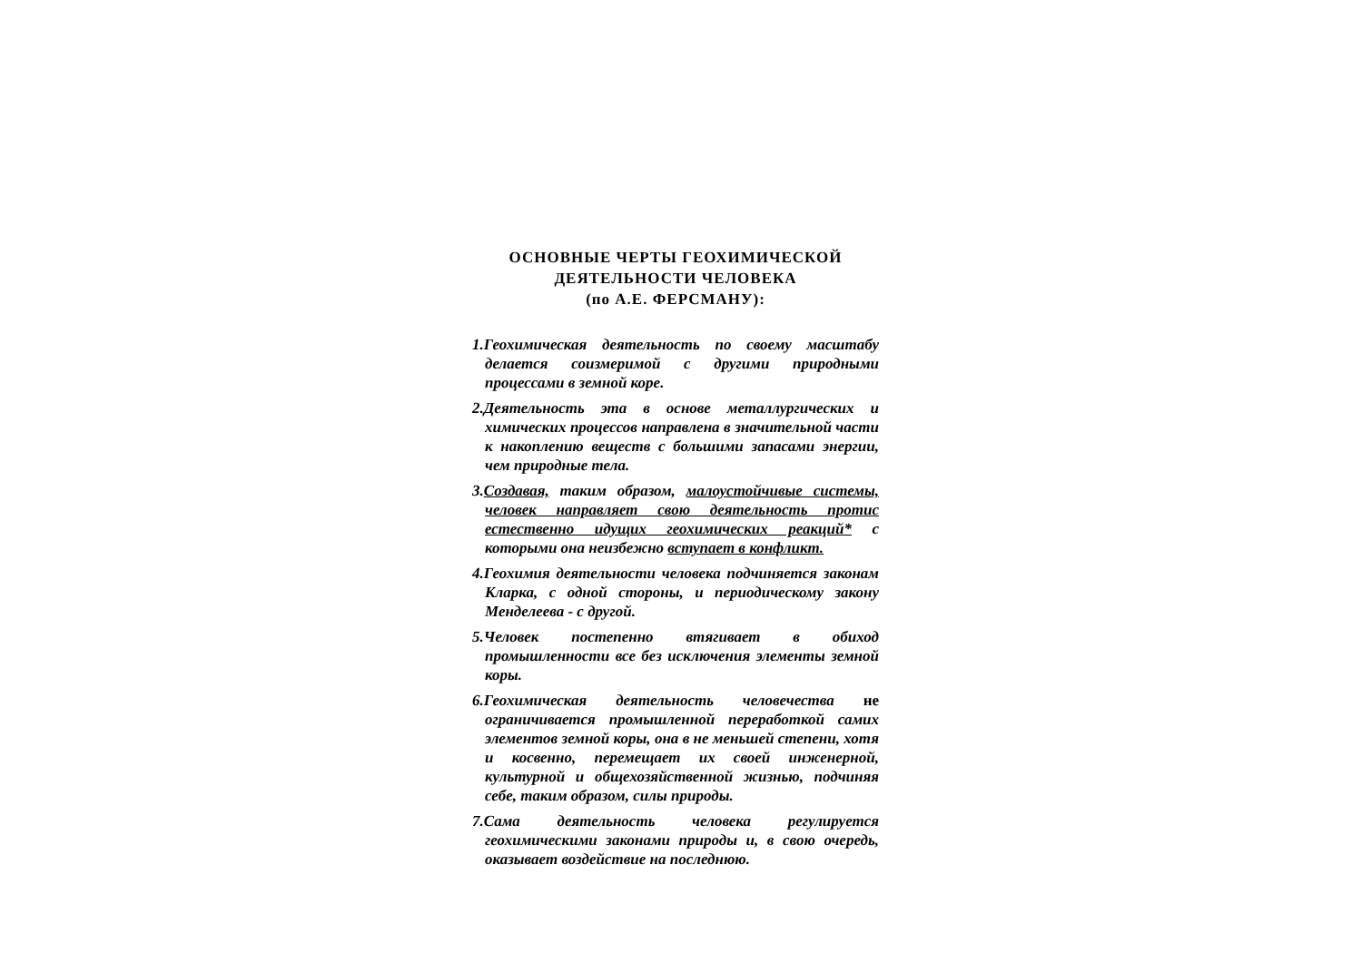ОСНОВНЫЕ ЧЕРТЫ ГЕОХИМИЧЕСКОЙ
ДЕЯТЕЛЬНОСТИ ЧЕЛОВЕКА
(по А.Е. ФЕРСМАНУ):
1.Геохимическая деятельность по своему масштабу делается соизмеримой с другими природными процессами в земной коре.
2.Деятельность эта в основе металлургических и химических процессов направлена в значительной части к накоплению веществ с большими запасами энергии, чем природные тела.
3.Создавая, таким образом, малоустойчивые системы, человек направляет свою деятельность протис естественно идущих геохимических реакций* с которыми она неизбежно вступает в конфликт.
4.Геохимия деятельности человека подчиняется законам Кларка, с одной стороны, и периодическому закону Менделеева - с другой.
5.Человек постепенно втягивает в обиход промышленности все без исключения элементы земной коры.
6.Геохимическая деятельность человечества не ограничивается промышленной переработкой самих элементов земной коры, она в не меньшей степени, хотя и косвенно, перемещает их своей инженерной, культурной и общехозяйственной жизнью, подчиняя себе, таким образом, силы природы.
7.Сама деятельность человека регулируется геохимическими законами природы и, в свою очередь, оказывает воздействие на последнюю.